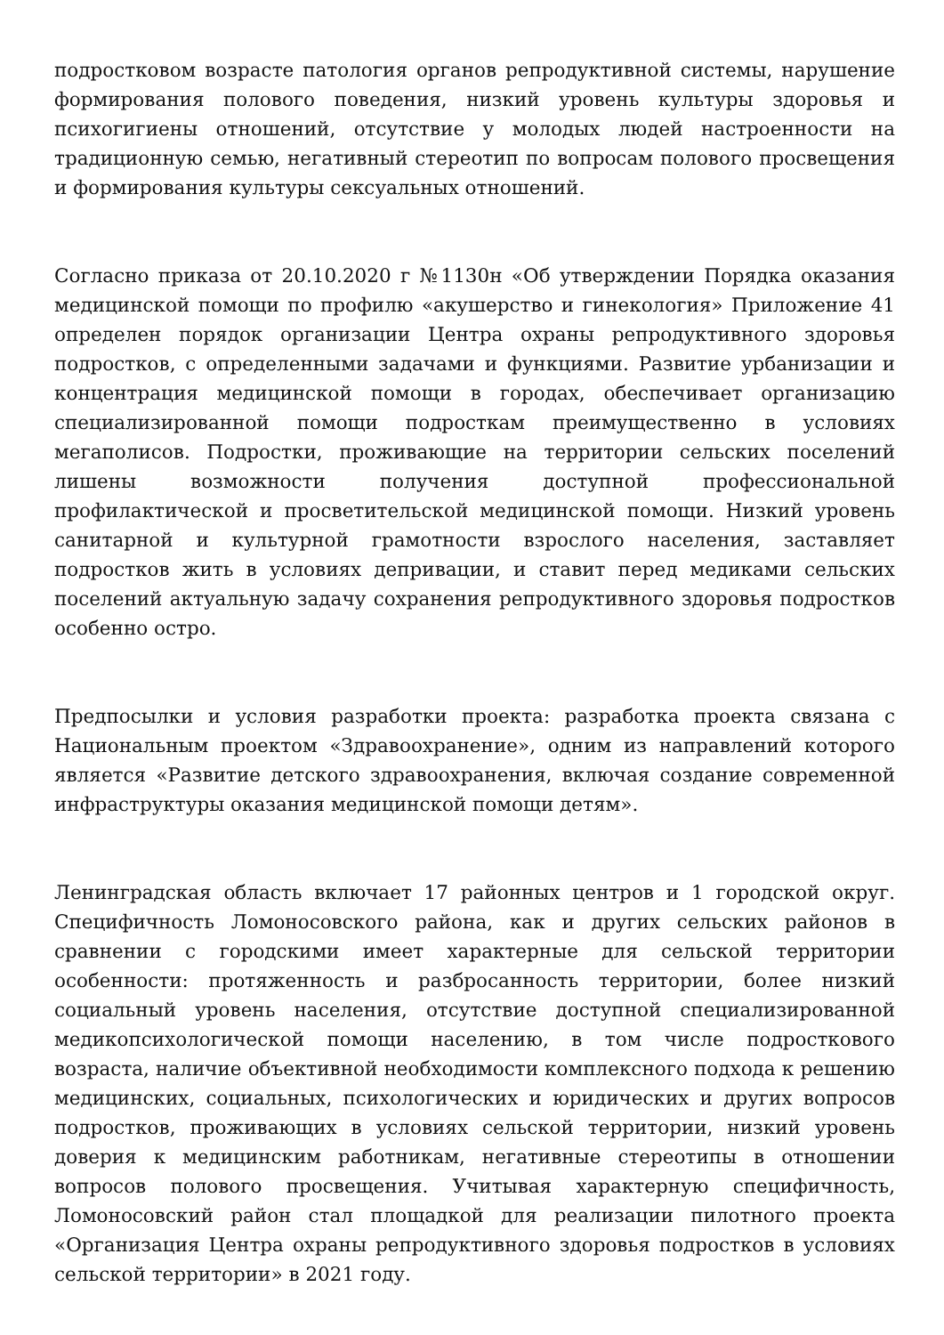подростковом возрасте патология органов репродуктивной системы, нарушение формирования полового поведения, низкий уровень культуры здоровья и психогигиены отношений, отсутствие у молодых людей настроенности на традиционную семью, негативный стереотип по вопросам полового просвещения и формирования культуры сексуальных отношений.
Согласно приказа от 20.10.2020 г №1130н «Об утверждении Порядка оказания медицинской помощи по профилю «акушерство и гинекология» Приложение 41 определен порядок организации Центра охраны репродуктивного здоровья подростков, с определенными задачами и функциями. Развитие урбанизации и концентрация медицинской помощи в городах, обеспечивает организацию специализированной помощи подросткам преимущественно в условиях мегаполисов. Подростки, проживающие на территории сельских поселений лишены возможности получения доступной профессиональной профилактической и просветительской медицинской помощи. Низкий уровень санитарной и культурной грамотности взрослого населения, заставляет подростков жить в условиях депривации, и ставит перед медиками сельских поселений актуальную задачу сохранения репродуктивного здоровья подростков особенно остро.
Предпосылки и условия разработки проекта: разработка проекта связана с Национальным проектом «Здравоохранение», одним из направлений которого является «Развитие детского здравоохранения, включая создание современной инфраструктуры оказания медицинской помощи детям».
Ленинградская область включает 17 районных центров и 1 городской округ. Специфичность Ломоносовского района, как и других сельских районов в сравнении с городскими имеет характерные для сельской территории особенности: протяженность и разбросанность территории, более низкий социальный уровень населения, отсутствие доступной специализированной медикопсихологической помощи населению, в том числе подросткового возраста, наличие объективной необходимости комплексного подхода к решению медицинских, социальных, психологических и юридических и других вопросов подростков, проживающих в условиях сельской территории, низкий уровень доверия к медицинским работникам, негативные стереотипы в отношении вопросов полового просвещения. Учитывая характерную специфичность, Ломоносовский район стал площадкой для реализации пилотного проекта «Организация Центра охраны репродуктивного здоровья подростков в условиях сельской территории» в 2021 году.